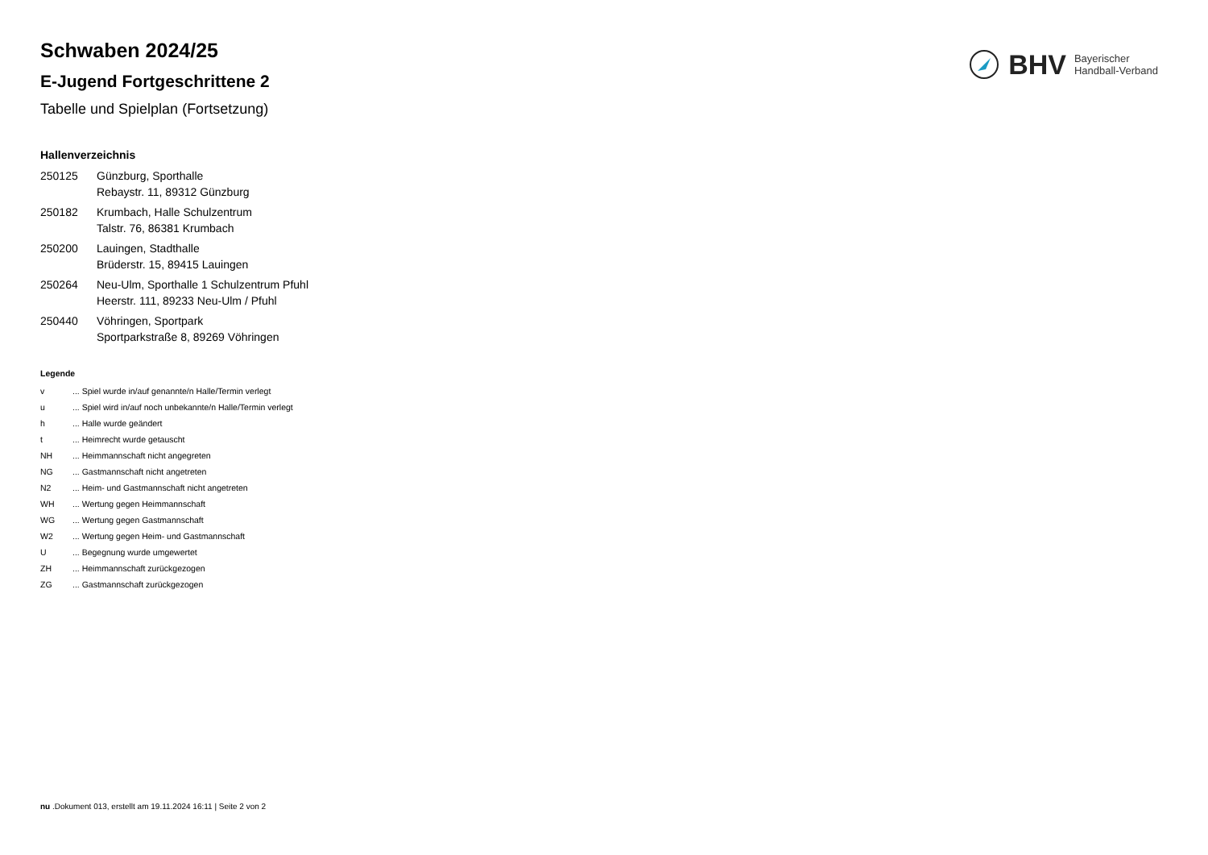BHV Bayerischer
Handball-Verband
Schwaben 2024/25
E-Jugend Fortgeschrittene 2
Tabelle und Spielplan (Fortsetzung)
Hallenverzeichnis
| 250125 | Günzburg, Sporthalle Rebaystr. 11, 89312 Günzburg |
| 250182 | Krumbach, Halle Schulzentrum Talstr. 76, 86381 Krumbach |
| 250200 | Lauingen, Stadthalle Brüderstr. 15, 89415 Lauingen |
| 250264 | Neu-Ulm, Sporthalle 1 Schulzentrum Pfuhl Heerstr. 111, 89233 Neu-Ulm / Pfuhl |
| 250440 | Vöhringen, Sportpark Sportparkstraße 8, 89269 Vöhringen |
Legende
| v | ... Spiel wurde in/auf genannte/n Halle/Termin verlegt |
| u | ... Spiel wird in/auf noch unbekannte/n Halle/Termin verlegt |
| h | ... Halle wurde geändert |
| t | ... Heimrecht wurde getauscht |
| NH | ... Heimmannschaft nicht angegreten |
| NG | ... Gastmannschaft nicht angetreten |
| N2 | ... Heim- und Gastmannschaft nicht angetreten |
| WH | ... Wertung gegen Heimmannschaft |
| WG | ... Wertung gegen Gastmannschaft |
| W2 | ... Wertung gegen Heim- und Gastmannschaft |
| U | ... Begegnung wurde umgewertet |
| ZH | ... Heimmannschaft zurückgezogen |
| ZG | ... Gastmannschaft zurückgezogen |
nu .Dokument 013, erstellt am 19.11.2024 16:11 | Seite 2 von 2